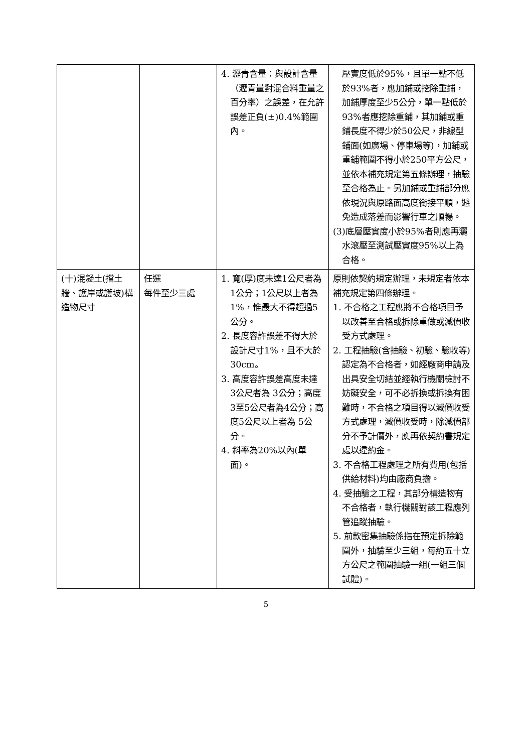| | | 4. 瀝青含量：與設計含量（瀝青量對混合料重量之百分率）之誤差，在允許誤差正負(±)0.4%範圍內。 | 壓實度低於95%，且單一點不低於93%者，應加鋪或挖除重鋪，加鋪厚度至少5公分，單一點低於93%者應挖除重鋪，其加鋪或重鋪長度不得少於50公尺，非線型鋪面(如廣場、停車場等)，加鋪或重鋪範圍不得小於250平方公尺，並依本補充規定第五條辦理，抽驗至合格為止。另加鋪或重鋪部分應依現況與原路面高度銜接平順，避免造成落差而影響行車之順暢。 (3)底層壓實度小於95%者則應再灑水滾壓至測試壓實度95%以上為合格。 |
| (十)混凝土(擋土牆、護岸或護坡)構造物尺寸 | 任選 每件至少三處 | 1. 寬(厚)度未達1公尺者為 1公分；1公尺以上者為1%，惟最大不得超過5公分。 2. 長度容許誤差不得大於設計尺寸1%，且不大於30cm。 3. 高度容許誤差高度未達 3公尺者為 3公分；高度3至5公尺者為4公分；高度5公尺以上者為 5公分。 4. 斜率為20%以內(單面)。 | 原則依契約規定辦理，未規定者依本補充規定第四條辦理。 1. 不合格之工程應將不合格項目予以改善至合格或拆除重做或減價收受方式處理。 2. 工程抽驗(含抽驗、初驗、驗收等)認定為不合格者，如經廠商申請及出具安全切結並經執行機關檢討不妨礙安全，可不必拆換或拆換有困難時，不合格之項目得以減價收受方式處理，減價收受時，除減價部分不予計價外，應再依契約書規定處以違約金。 3. 不合格工程處理之所有費用(包括供給材料)均由廠商負擔。 4. 受抽驗之工程，其部分構造物有不合格者，執行機關對該工程應列管追蹤抽驗。 5. 前款密集抽驗係指在預定拆除範圍外，抽驗至少三組，每約五十立方公尺之範圍抽驗一組(一組三個試體)。 |
5